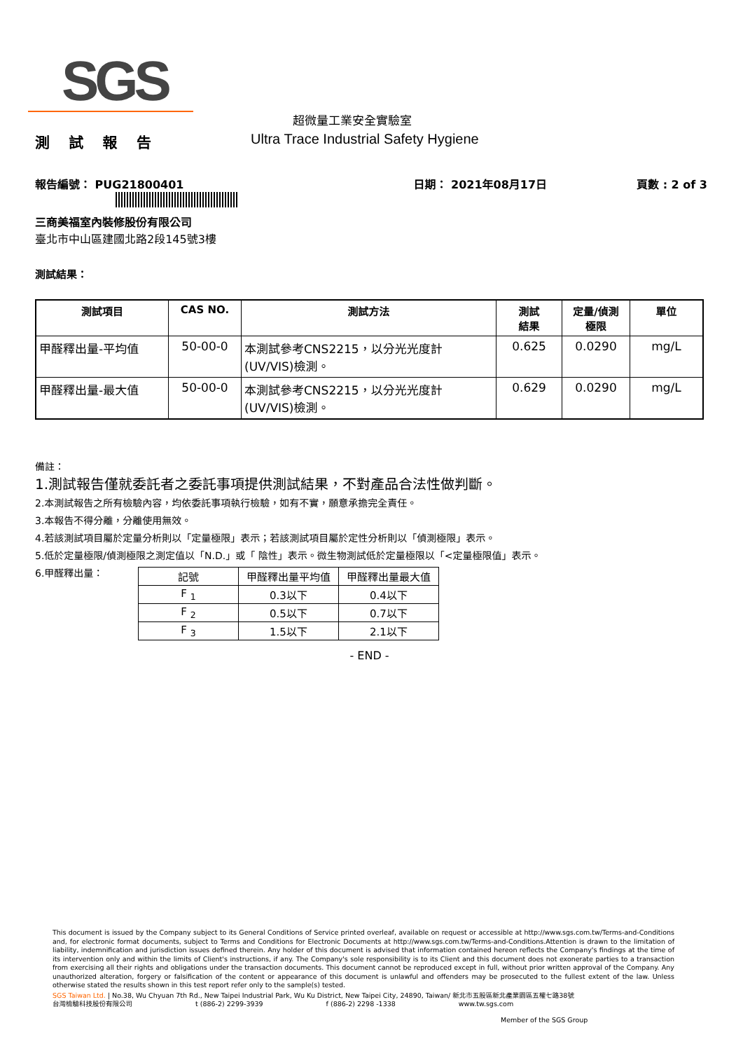SGS
超微量工業安全實驗室
測 試 報 告 Ultra Trace Industrial Safety Hygiene
報告編號： PUG21800401 日期： 2021年08月17日 頁數 : 2 of 3
三商美福室內裝修股份有限公司
臺北市中山區建國北路2段145號3樓
測試結果：
| 測試項目 | CAS NO. | 測試方法 | 測試 結果 | 定量/偵測 極限 | 單位 |
| --- | --- | --- | --- | --- | --- |
| 甲醛釋出量-平均值 | 50-00-0 | 本測試參考CNS2215，以分光光度計 (UV/VIS)檢測。 | 0.625 | 0.0290 | mg/L |
| 甲醛釋出量-最大值 | 50-00-0 | 本測試參考CNS2215，以分光光度計 (UV/VIS)檢測。 | 0.629 | 0.0290 | mg/L |
備註：
1.測試報告僅就委託者之委託事項提供測試結果，不對產品合法性做判斷。
2.本測試報告之所有檢驗內容，均依委託事項執行檢驗，如有不實，願意承擔完全責任。
3.本報告不得分離，分離使用無效。
4.若該測試項目屬於定量分析則以「定量極限」表示；若該測試項目屬於定性分析則以「偵測極限」表示。
5.低於定量極限/偵測極限之測定值以「N.D.」或「 陰性」表示。微生物測試低於定量極限以「<定量極限值」表示。
6.甲醛釋出量：
| 記號 | 甲醛釋出量平均值 | 甲醛釋出量最大值 |
| --- | --- | --- |
| F <sub>1</sub> | 0.3以下 | 0.4以下 |
| F <sub>2</sub> | 0.5以下 | 0.7以下 |
| F <sub>3</sub> | 1.5以下 | 2.1以下 |
- END -
This document is issued by the Company subject to its General Conditions of Service printed overleaf, available on request or accessible at http://www.sgs.com.tw/Terms-and-Conditions and, for electronic format documents, subject to Terms and Conditions for Electronic Documents at http://www.sgs.com.tw/Terms-and-Conditions.Attention is drawn to the limitation of liability, indemnification and jurisdiction issues defined therein. Any holder of this document is advised that information contained hereon reflects the Company's findings at the time of its intervention only and within the limits of Client's instructions, if any. The Company's sole responsibility is to its Client and this document does not exonerate parties to a transaction from exercising all their rights and obligations under the transaction documents. This document cannot be reproduced except in full, without prior written approval of the Company. Any unauthorized alteration, forgery or falsification of the content or appearance of this document is unlawful and offenders may be prosecuted to the fullest extent of the law. Unless otherwise stated the results shown in this test report refer only to the sample(s) tested.
SGS Taiwan Ltd. | No.38, Wu Chyuan 7th Rd., New Taipei Industrial Park, Wu Ku District, New Taipei City, 24890, Taiwan/ 新北市五股區新北產業園區五權七路38號
台灣檢驗科技股份有限公司 t (886-2) 2299-3939 f (886-2) 2298 -1338 www.tw.sgs.com
Member of the SGS Group